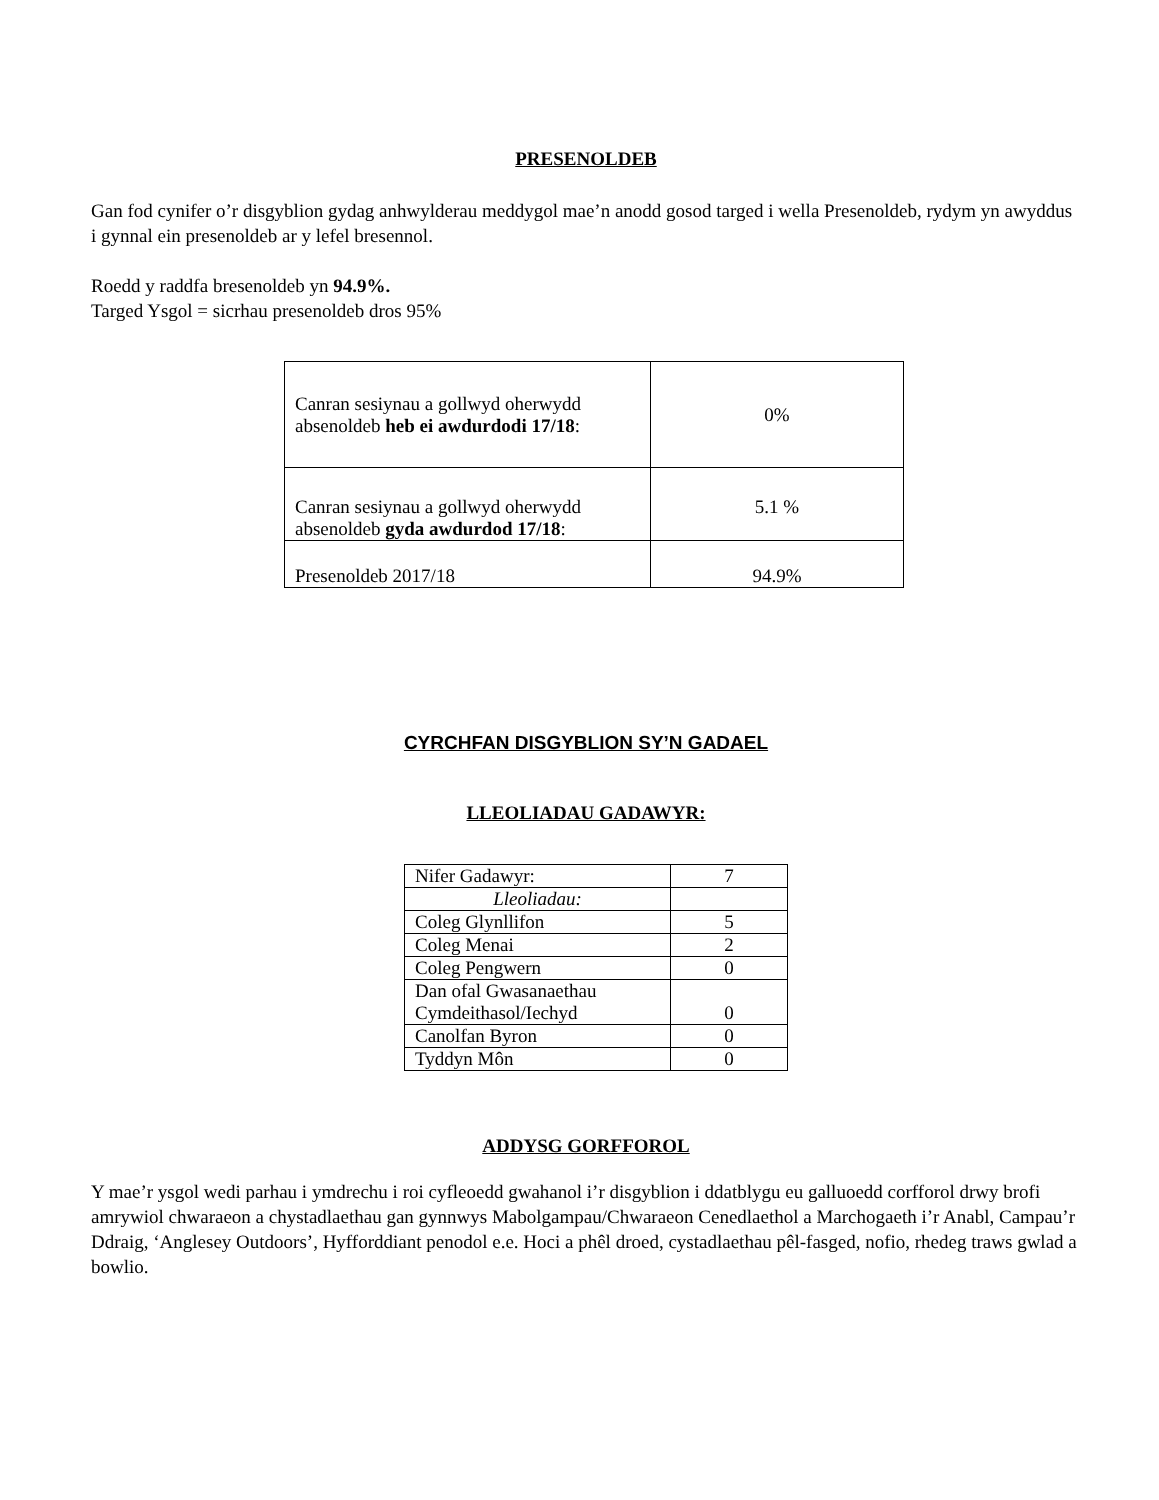PRESENOLDEB
Gan fod cynifer o’r disgyblion gydag anhwylderau meddygol mae’n anodd gosod targed i wella Presenoldeb, rydym yn awyddus i gynnal ein presenoldeb ar y lefel bresennol.
Roedd y raddfa bresenoldeb yn 94.9%.
Targed Ysgol = sicrhau presenoldeb dros 95%
| Canran sesiynau a gollwyd oherwydd absenoldeb heb ei awdurdodi 17/18 : | 0% |
| Canran sesiynau a gollwyd oherwydd absenoldeb gyda awdurdod 17/18 : | 5.1 % |
| Presenoldeb 2017/18 | 94.9% |
CYRCHFAN DISGYBLION SY’N GADAEL
LLEOLIADAU GADAWYR:
| Nifer Gadawyr: | 7 |
| Lleoliadau: | |
| Coleg Glynllifon | 5 |
| Coleg Menai | 2 |
| Coleg Pengwern | 0 |
| Dan ofal Gwasanaethau Cymdeithasol/Iechyd | 0 |
| Canolfan Byron | 0 |
| Tyddyn Môn | 0 |
ADDYSG GORFFOROL
Y mae’r ysgol wedi parhau i ymdrechu i roi cyfleoedd gwahanol i’r disgyblion i ddatblygu eu galluoedd corfforol drwy brofi amrywiol chwaraeon a chystadlaethau gan gynnwys Mabolgampau/Chwaraeon Cenedlaethol a Marchogaeth i’r Anabl, Campau’r Ddraig, ‘Anglesey Outdoors’, Hyfforddiant penodol e.e. Hoci a phêl droed, cystadlaethau pêl-fasged, nofio, rhedeg traws gwlad a bowlio.